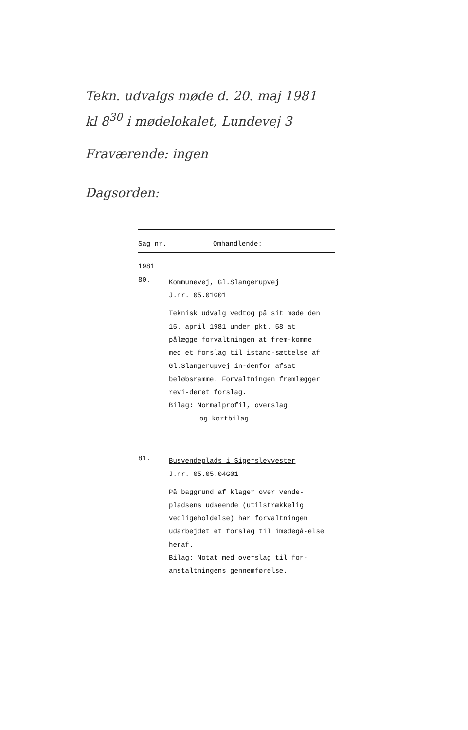Tekn. udvalgs møde d. 20. maj 1981
kl 8<sup>30</sup> i mødelokalet, Lundevej 3
Fraværende: ingen
Dagsorden:
Sag nr. Omhandlende:
1981
80.
Kommunevej, Gl.Slangerupvej
J.nr. 05.01G01
Teknisk udvalg vedtog på sit møde den 15. april 1981 under pkt. 58 at pålægge forvaltningen at frem-komme med et forslag til istand-sættelse af Gl.Slangerupvej in-denfor afsat beløbsramme. Forvaltningen fremlægger revi-deret forslag.
Bilag: Normalprofil, overslag
og kortbilag.
81.
Busvendeplads i Sigerslevvester
J.nr. 05.05.04G01
På baggrund af klager over vende-pladsens udseende (utilstrækkelig vedligeholdelse) har forvaltningen udarbejdet et forslag til imødegå-else heraf.
Bilag: Notat med overslag til for-anstaltningens gennemførelse.